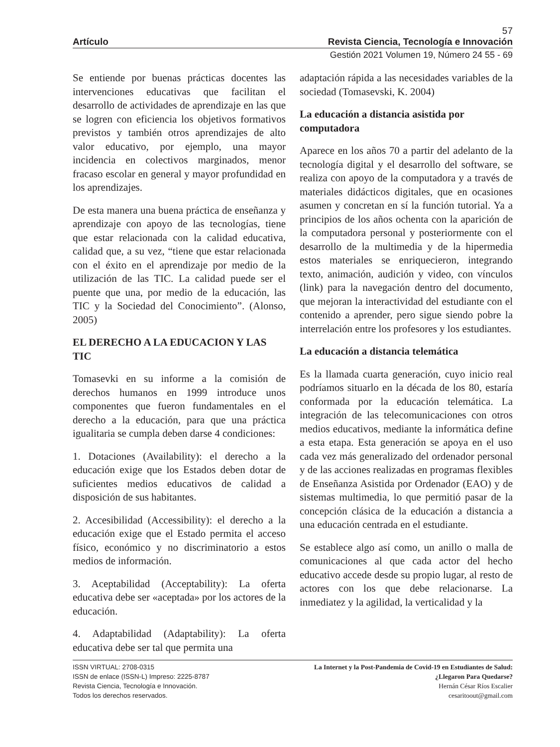57
Artículo Revista Ciencia, Tecnología e Innovación
Gestión 2021 Volumen 19, Número 24 55 - 69
Se entiende por buenas prácticas docentes las intervenciones educativas que facilitan el desarrollo de actividades de aprendizaje en las que se logren con eficiencia los objetivos formativos previstos y también otros aprendizajes de alto valor educativo, por ejemplo, una mayor incidencia en colectivos marginados, menor fracaso escolar en general y mayor profundidad en los aprendizajes.
De esta manera una buena práctica de enseñanza y aprendizaje con apoyo de las tecnologías, tiene que estar relacionada con la calidad educativa, calidad que, a su vez, “tiene que estar relacionada con el éxito en el aprendizaje por medio de la utilización de las TIC. La calidad puede ser el puente que una, por medio de la educación, las TIC y la Sociedad del Conocimiento”. (Alonso, 2005)
EL DERECHO A LA EDUCACION Y LAS TIC
Tomasevki en su informe a la comisión de derechos humanos en 1999 introduce unos componentes que fueron fundamentales en el derecho a la educación, para que una práctica igualitaria se cumpla deben darse 4 condiciones:
1. Dotaciones (Availability): el derecho a la educación exige que los Estados deben dotar de suficientes medios educativos de calidad a disposición de sus habitantes.
2. Accesibilidad (Accessibility): el derecho a la educación exige que el Estado permita el acceso físico, económico y no discriminatorio a estos medios de información.
3. Aceptabilidad (Acceptability): La oferta educativa debe ser «aceptada» por los actores de la educación.
4. Adaptabilidad (Adaptability): La oferta educativa debe ser tal que permita una
adaptación rápida a las necesidades variables de la sociedad (Tomasevski, K. 2004)
La educación a distancia asistida por computadora
Aparece en los años 70 a partir del adelanto de la tecnología digital y el desarrollo del software, se realiza con apoyo de la computadora y a través de materiales didácticos digitales, que en ocasiones asumen y concretan en sí la función tutorial. Ya a principios de los años ochenta con la aparición de la computadora personal y posteriormente con el desarrollo de la multimedia y de la hipermedia estos materiales se enriquecieron, integrando texto, animación, audición y video, con vínculos (link) para la navegación dentro del documento, que mejoran la interactividad del estudiante con el contenido a aprender, pero sigue siendo pobre la interrelación entre los profesores y los estudiantes.
La educación a distancia telemática
Es la llamada cuarta generación, cuyo inicio real podríamos situarlo en la década de los 80, estaría conformada por la educación telemática. La integración de las telecomunicaciones con otros medios educativos, mediante la informática define a esta etapa. Esta generación se apoya en el uso cada vez más generalizado del ordenador personal y de las acciones realizadas en programas flexibles de Enseñanza Asistida por Ordenador (EAO) y de sistemas multimedia, lo que permitió pasar de la concepción clásica de la educación a distancia a una educación centrada en el estudiante.
Se establece algo así como, un anillo o malla de comunicaciones al que cada actor del hecho educativo accede desde su propio lugar, al resto de actores con los que debe relacionarse. La inmediatez y la agilidad, la verticalidad y la
ISSN VIRTUAL: 2708-0315
ISSN de enlace (ISSN-L) Impreso: 2225-8787
Revista Ciencia, Tecnología e Innovación.
Todos los derechos reservados.
La Internet y la Post-Pandemia de Covid-19 en Estudiantes de Salud:
¿Llegaron Para Quedarse?
Hernán César Ríos Escalier
cesaritoout@gmail.com